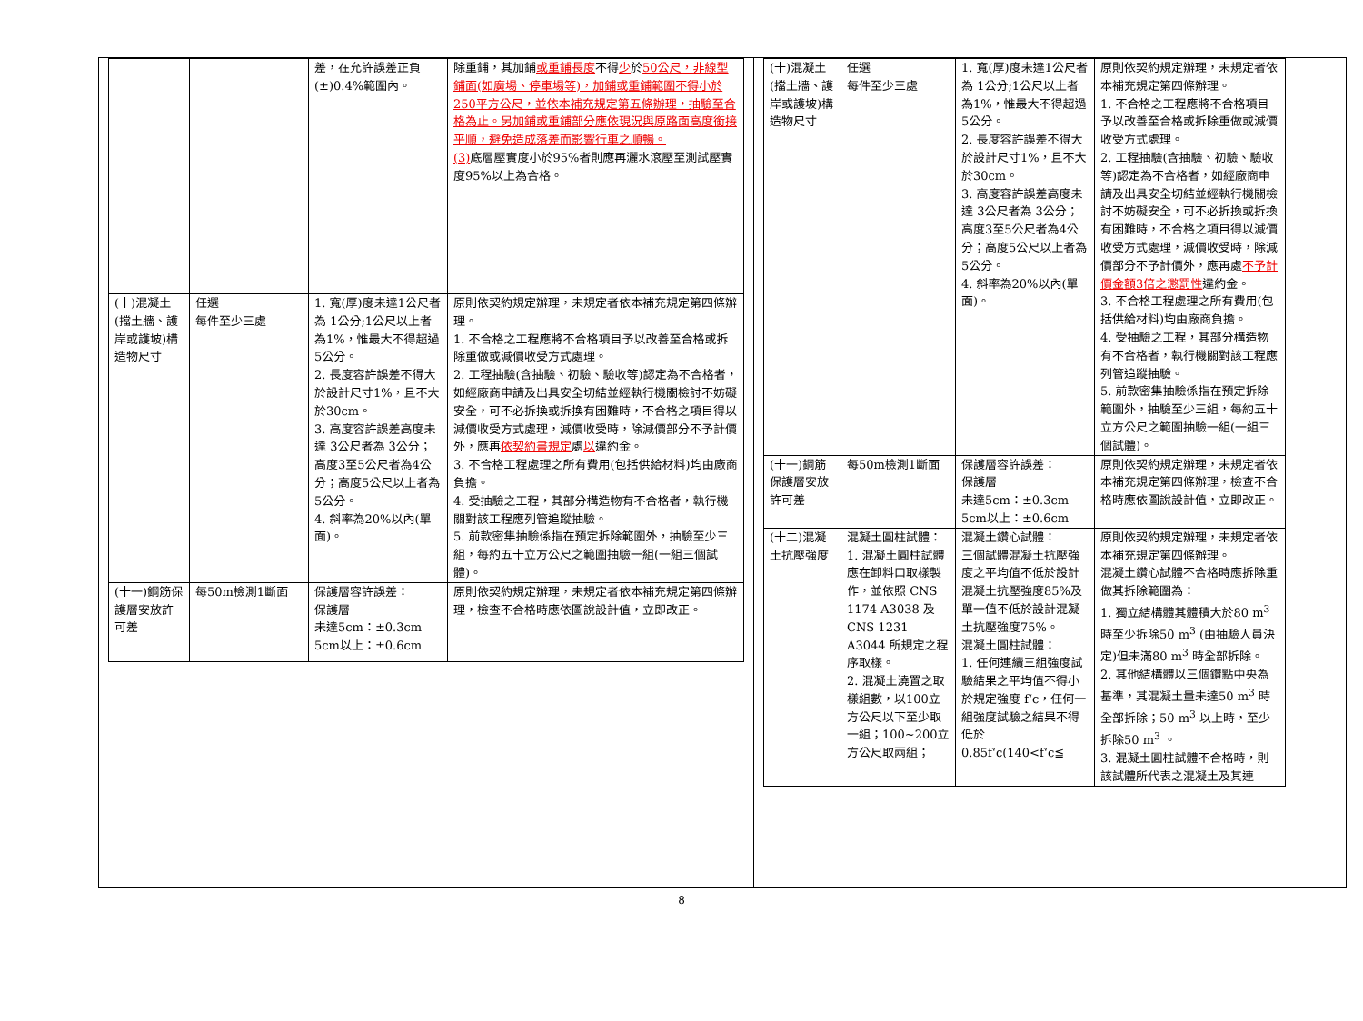| | | 差，在允許誤差正負(±)0.4%範圍內。 | 除重鋪，其加鋪 或重鋪長度 不得 少 於 50公尺，非線型鋪面(如廣場、停車場等)，加鋪或重鋪範圍不得小於250平方公尺，並依本補充規定第五條辦理，抽驗至合格為止。另加鋪或重鋪部分應依現況與原路面高度銜接平順，避免造成落差而影響行車之順暢。 (3) 底層壓實度小於95%者則應再灑水滾壓至測試壓實度95%以上為合格。 |
| (十)混凝土(擋土牆、護岸或護坡)構造物尺寸 | 任選 每件至少三處 | 1. 寬(厚)度未達1公尺者為 1公分;1公尺以上者為1%，惟最大不得超過5公分。 2. 長度容許誤差不得大於設計尺寸1%，且不大於30cm。 3. 高度容許誤差高度未達 3公尺者為 3公分；高度3至5公尺者為4公分；高度5公尺以上者為 5公分。 4. 斜率為20%以內(單面)。 | 原則依契約規定辦理，未規定者依本補充規定第四條辦理。 1. 不合格之工程應將不合格項目予以改善至合格或拆除重做或減價收受方式處理。 2. 工程抽驗(含抽驗、初驗、驗收等)認定為不合格者，如經廠商申請及出具安全切結並經執行機關檢討不妨礙安全，可不必拆換或拆換有困難時，不合格之項目得以減價收受方式處理，減價收受時，除減價部分不予計價外，應再 依契約書規定 處 以 違約金。 3. 不合格工程處理之所有費用(包括供給材料)均由廠商負擔。 4. 受抽驗之工程，其部分構造物有不合格者，執行機關對該工程應列管追蹤抽驗。 5. 前款密集抽驗係指在預定拆除範圍外，抽驗至少三組，每約五十立方公尺之範圍抽驗一組(一組三個試體)。 |
| (十一)鋼筋保護層安放許可差 | 每50m檢測1斷面 | 保護層容許誤差： 保護層 未達5cm：±0.3cm 5cm以上：±0.6cm | 原則依契約規定辦理，未規定者依本補充規定第四條辦理，檢查不合格時應依圖說設計值，立即改正。 |
| (十)混凝土(擋土牆、護岸或護坡)構造物尺寸 | 任選 每件至少三處 | 1. 寬(厚)度未達1公尺者為 1公分;1公尺以上者為1%，惟最大不得超過5公分。 2. 長度容許誤差不得大於設計尺寸1%，且不大於30cm。 3. 高度容許誤差高度未達 3公尺者為 3公分；高度3至5公尺者為4公分；高度5公尺以上者為 5公分。 4. 斜率為20%以內(單面)。 | 原則依契約規定辦理，未規定者依本補充規定第四條辦理。 1. 不合格之工程應將不合格項目予以改善至合格或拆除重做或減價收受方式處理。 2. 工程抽驗(含抽驗、初驗、驗收等)認定為不合格者，如經廠商申請及出具安全切結並經執行機關檢討不妨礙安全，可不必拆換或拆換有困難時，不合格之項目得以減價收受方式處理，減價收受時，除減價部分不予計價外，應再處 不予計價金額3倍之懲罰性 違約金。 3. 不合格工程處理之所有費用(包括供給材料)均由廠商負擔。 4. 受抽驗之工程，其部分構造物有不合格者，執行機關對該工程應列管追蹤抽驗。 5. 前款密集抽驗係指在預定拆除範圍外，抽驗至少三組，每約五十立方公尺之範圍抽驗一組(一組三個試體)。 |
| (十一)鋼筋保護層安放許可差 | 每50m檢測1斷面 | 保護層容許誤差： 保護層 未達5cm：±0.3cm 5cm以上：±0.6cm | 原則依契約規定辦理，未規定者依本補充規定第四條辦理，檢查不合格時應依圖說設計值，立即改正。 |
| (十二)混凝土抗壓強度 | 混凝土圓柱試體： 1. 混凝土圓柱試體應在卸料口取樣製作，並依照 CNS 1174 A3038 及 CNS 1231 A3044 所規定之程序取樣。 2. 混凝土澆置之取樣組數，以100立方公尺以下至少取一組；100~200立方公尺取兩組； | 混凝土鑽心試體： 三個試體混凝土抗壓強度之平均值不低於設計混凝土抗壓強度85%及單一值不低於設計混凝土抗壓強度75%。 混凝土圓柱試體： 1. 任何連續三組強度試驗結果之平均值不得小於規定強度 f‘c，任何一組強度試驗之結果不得低於 0.85f‘c(140<f‘c≦ | 原則依契約規定辦理，未規定者依本補充規定第四條辦理。 混凝土鑽心試體不合格時應拆除重做其拆除範圍為： 1. 獨立結構體其體積大於80 m<sup>3</sup> 時至少拆除50 m<sup>3</sup> (由抽驗人員決定)但未滿80 m<sup>3</sup> 時全部拆除。 2. 其他結構體以三個鑽點中央為基準，其混凝土量未達50 m<sup>3</sup> 時全部拆除；50 m<sup>3</sup> 以上時，至少拆除50 m<sup>3</sup> 。 3. 混凝土圓柱試體不合格時，則該試體所代表之混凝土及其連 |
8